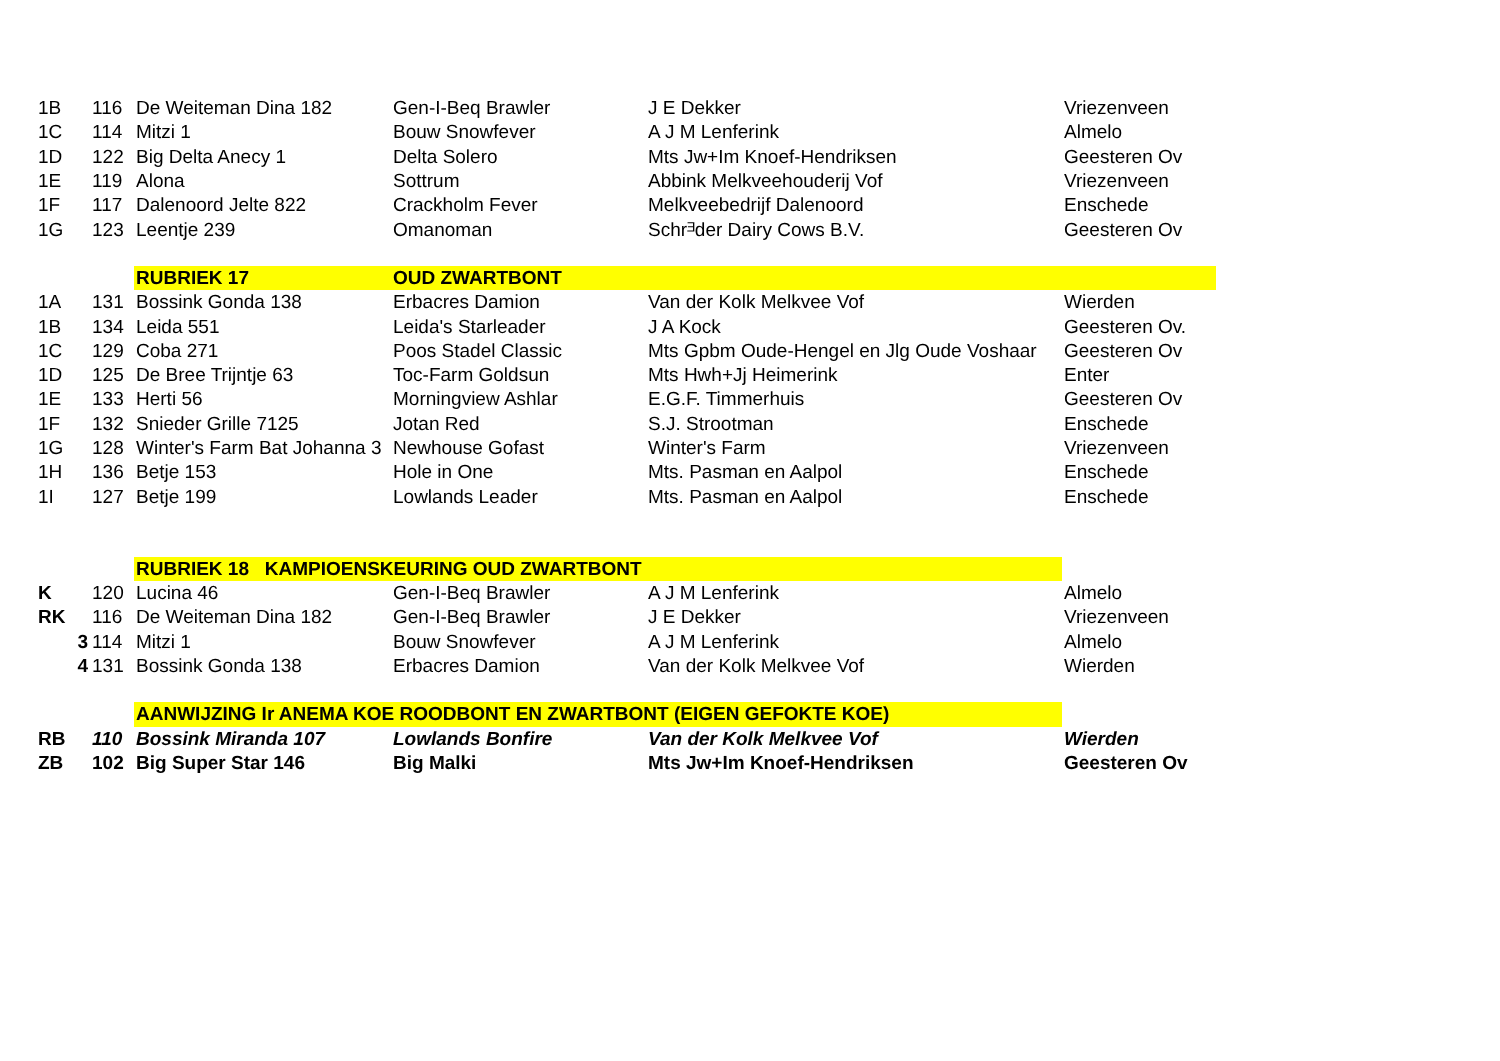| 1B | 116 | De Weiteman Dina 182 | Gen-I-Beq Brawler | J E Dekker | Vriezenveen |
| 1C | 114 | Mitzi 1 | Bouw Snowfever | A J M Lenferink | Almelo |
| 1D | 122 | Big Delta Anecy 1 | Delta Solero | Mts Jw+Im Knoef-Hendriksen | Geesteren Ov |
| 1E | 119 | Alona | Sottrum | Abbink Melkveehouderij Vof | Vriezenveen |
| 1F | 117 | Dalenoord Jelte 822 | Crackholm Fever | Melkveebedrijf Dalenoord | Enschede |
| 1G | 123 | Leentje 239 | Omanoman | Schrᴲder Dairy Cows B.V. | Geesteren Ov |
| | | RUBRIEK 17 | OUD ZWARTBONT | | |
| 1A | 131 | Bossink Gonda 138 | Erbacres Damion | Van der Kolk Melkvee Vof | Wierden |
| 1B | 134 | Leida 551 | Leida's Starleader | J A Kock | Geesteren Ov. |
| 1C | 129 | Coba 271 | Poos Stadel Classic | Mts Gpbm Oude-Hengel en Jlg Oude Voshaar | Geesteren Ov |
| 1D | 125 | De Bree Trijntje 63 | Toc-Farm Goldsun | Mts Hwh+Jj Heimerink | Enter |
| 1E | 133 | Herti 56 | Morningview Ashlar | E.G.F. Timmerhuis | Geesteren Ov |
| 1F | 132 | Snieder Grille 7125 | Jotan Red | S.J. Strootman | Enschede |
| 1G | 128 | Winter's Farm Bat Johanna 3 | Newhouse Gofast | Winter's Farm | Vriezenveen |
| 1H | 136 | Betje 153 | Hole in One | Mts. Pasman en Aalpol | Enschede |
| 1I | 127 | Betje 199 | Lowlands Leader | Mts. Pasman en Aalpol | Enschede |
| | | RUBRIEK 18 KAMPIOENSKEURING OUD ZWARTBONT | | | |
| K | 120 | Lucina 46 | Gen-I-Beq Brawler | A J M Lenferink | Almelo |
| RK | 116 | De Weiteman Dina 182 | Gen-I-Beq Brawler | J E Dekker | Vriezenveen |
| 3 | 114 | Mitzi 1 | Bouw Snowfever | A J M Lenferink | Almelo |
| 4 | 131 | Bossink Gonda 138 | Erbacres Damion | Van der Kolk Melkvee Vof | Wierden |
| | | AANWIJZING Ir ANEMA KOE ROODBONT EN ZWARTBONT (EIGEN GEFOKTE KOE) | | | |
| RB | 110 | Bossink Miranda 107 | Lowlands Bonfire | Van der Kolk Melkvee Vof | Wierden |
| ZB | 102 | Big Super Star 146 | Big Malki | Mts Jw+Im Knoef-Hendriksen | Geesteren Ov |